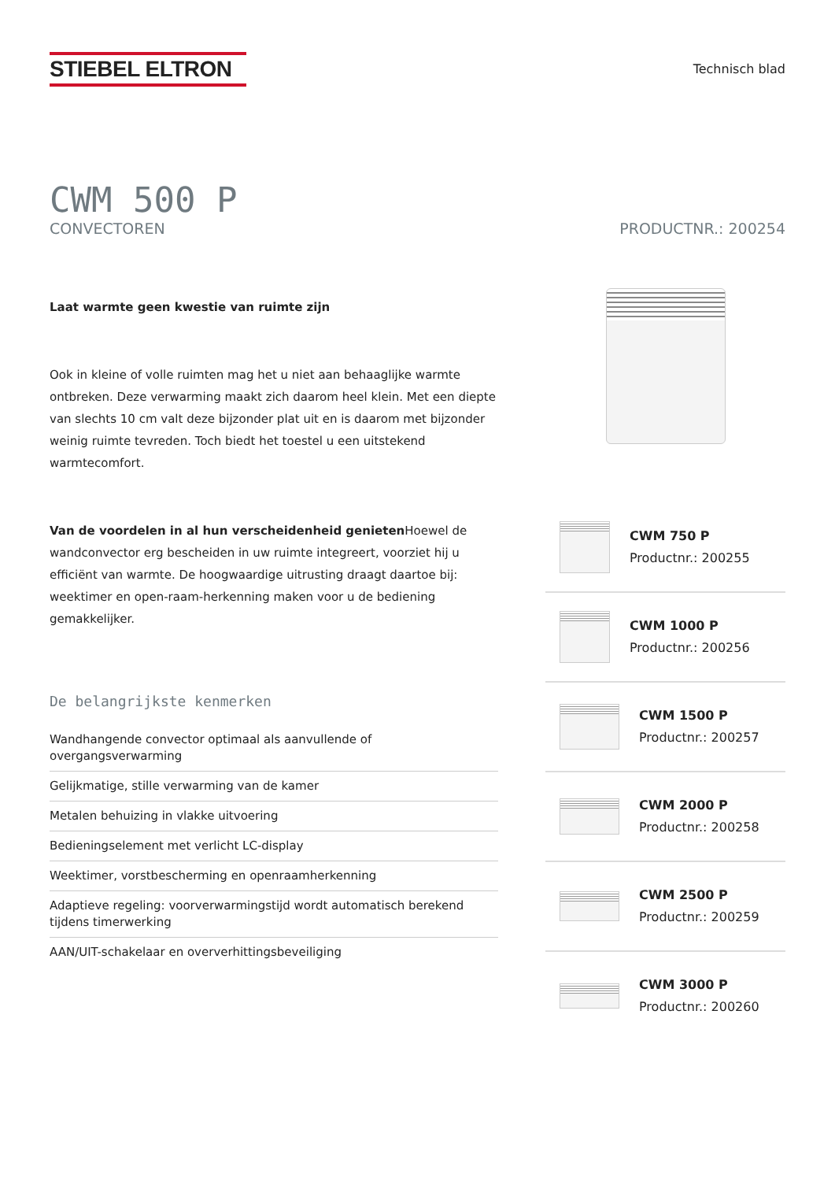STIEBEL ELTRON
Technisch blad
CWM 500 P
CONVECTOREN PRODUCTNR.: 200254
Laat warmte geen kwestie van ruimte zijn
Ook in kleine of volle ruimten mag het u niet aan behaaglijke warmte ontbreken. Deze verwarming maakt zich daarom heel klein. Met een diepte van slechts 10 cm valt deze bijzonder plat uit en is daarom met bijzonder weinig ruimte tevreden. Toch biedt het toestel u een uitstekend warmtecomfort.
Van de voordelen in al hun verscheidenheid genieten Hoewel de wandconvector erg bescheiden in uw ruimte integreert, voorziet hij u efficiënt van warmte. De hoogwaardige uitrusting draagt daartoe bij: weektimer en open-raam-herkenning maken voor u de bediening gemakkelijker.
De belangrijkste kenmerken
Wandhangende convector optimaal als aanvullende of overgangsverwarming
Gelijkmatige, stille verwarming van de kamer
Metalen behuizing in vlakke uitvoering
Bedieningselement met verlicht LC-display
Weektimer, vorstbescherming en openraamherkenning
Adaptieve regeling: voorverwarmingstijd wordt automatisch berekend tijdens timerwerking
AAN/UIT-schakelaar en oververhittingsbeveiliging
CWM 750 P
Productnr.: 200255
CWM 1000 P
Productnr.: 200256
CWM 1500 P
Productnr.: 200257
CWM 2000 P
Productnr.: 200258
CWM 2500 P
Productnr.: 200259
CWM 3000 P
Productnr.: 200260